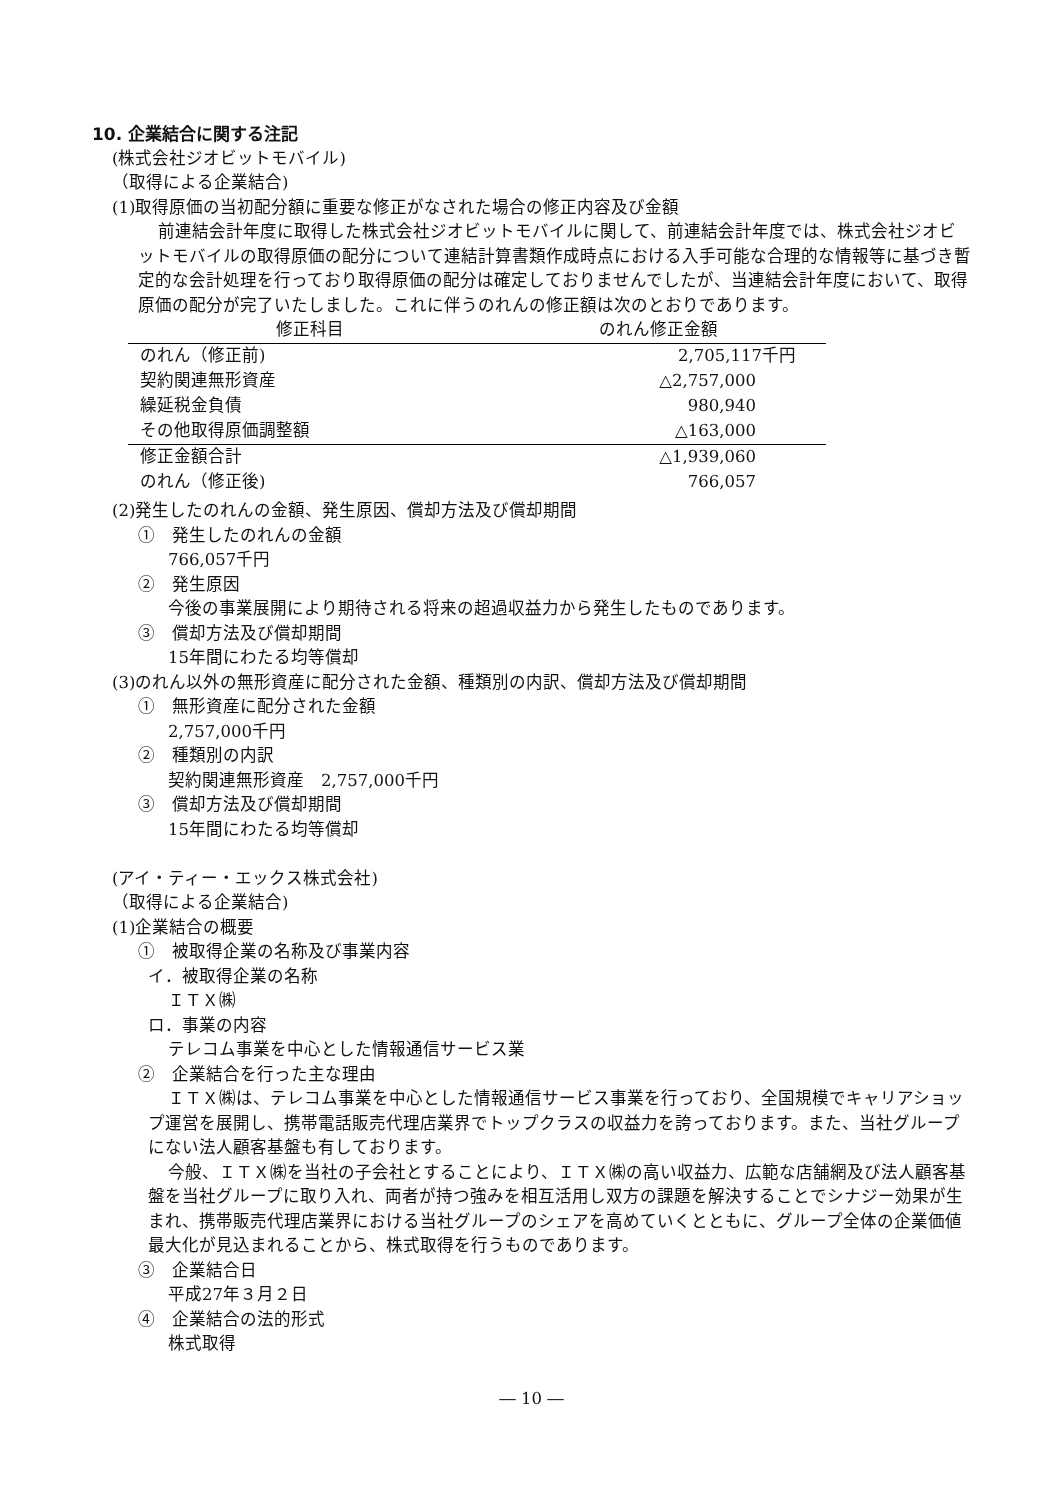10. 企業結合に関する注記
(株式会社ジオビットモバイル)
（取得による企業結合)
(1)取得原価の当初配分額に重要な修正がなされた場合の修正内容及び金額
前連結会計年度に取得した株式会社ジオビットモバイルに関して、前連結会計年度では、株式会社ジオビットモバイルの取得原価の配分について連結計算書類作成時点における入手可能な合理的な情報等に基づき暫定的な会計処理を行っており取得原価の配分は確定しておりませんでしたが、当連結会計年度において、取得原価の配分が完了いたしました。これに伴うのれんの修正額は次のとおりであります。
| 修正科目 | のれん修正金額 |
| --- | --- |
| のれん（修正前) | 2,705,117千円 |
| 契約関連無形資産 | △2,757,000 |
| 繰延税金負債 | 980,940 |
| その他取得原価調整額 | △163,000 |
| 修正金額合計 | △1,939,060 |
| のれん（修正後) | 766,057 |
(2)発生したのれんの金額、発生原因、償却方法及び償却期間
①　発生したのれんの金額
766,057千円
②　発生原因
今後の事業展開により期待される将来の超過収益力から発生したものであります。
③　償却方法及び償却期間
15年間にわたる均等償却
(3)のれん以外の無形資産に配分された金額、種類別の内訳、償却方法及び償却期間
①　無形資産に配分された金額
2,757,000千円
②　種類別の内訳
契約関連無形資産　2,757,000千円
③　償却方法及び償却期間
15年間にわたる均等償却
(アイ・ティー・エックス株式会社)
（取得による企業結合)
(1)企業結合の概要
①　被取得企業の名称及び事業内容
イ．被取得企業の名称
ＩＴＸ㈱
ロ．事業の内容
テレコム事業を中心とした情報通信サービス業
②　企業結合を行った主な理由
ＩＴＸ㈱は、テレコム事業を中心とした情報通信サービス事業を行っており、全国規模でキャリアショップ運営を展開し、携帯電話販売代理店業界でトップクラスの収益力を誇っております。また、当社グループにない法人顧客基盤も有しております。
今般、ＩＴＸ㈱を当社の子会社とすることにより、ＩＴＸ㈱の高い収益力、広範な店舗網及び法人顧客基盤を当社グループに取り入れ、両者が持つ強みを相互活用し双方の課題を解決することでシナジー効果が生まれ、携帯販売代理店業界における当社グループのシェアを高めていくとともに、グループ全体の企業価値最大化が見込まれることから、株式取得を行うものであります。
③　企業結合日
平成27年３月２日
④　企業結合の法的形式
株式取得
― 10 ―